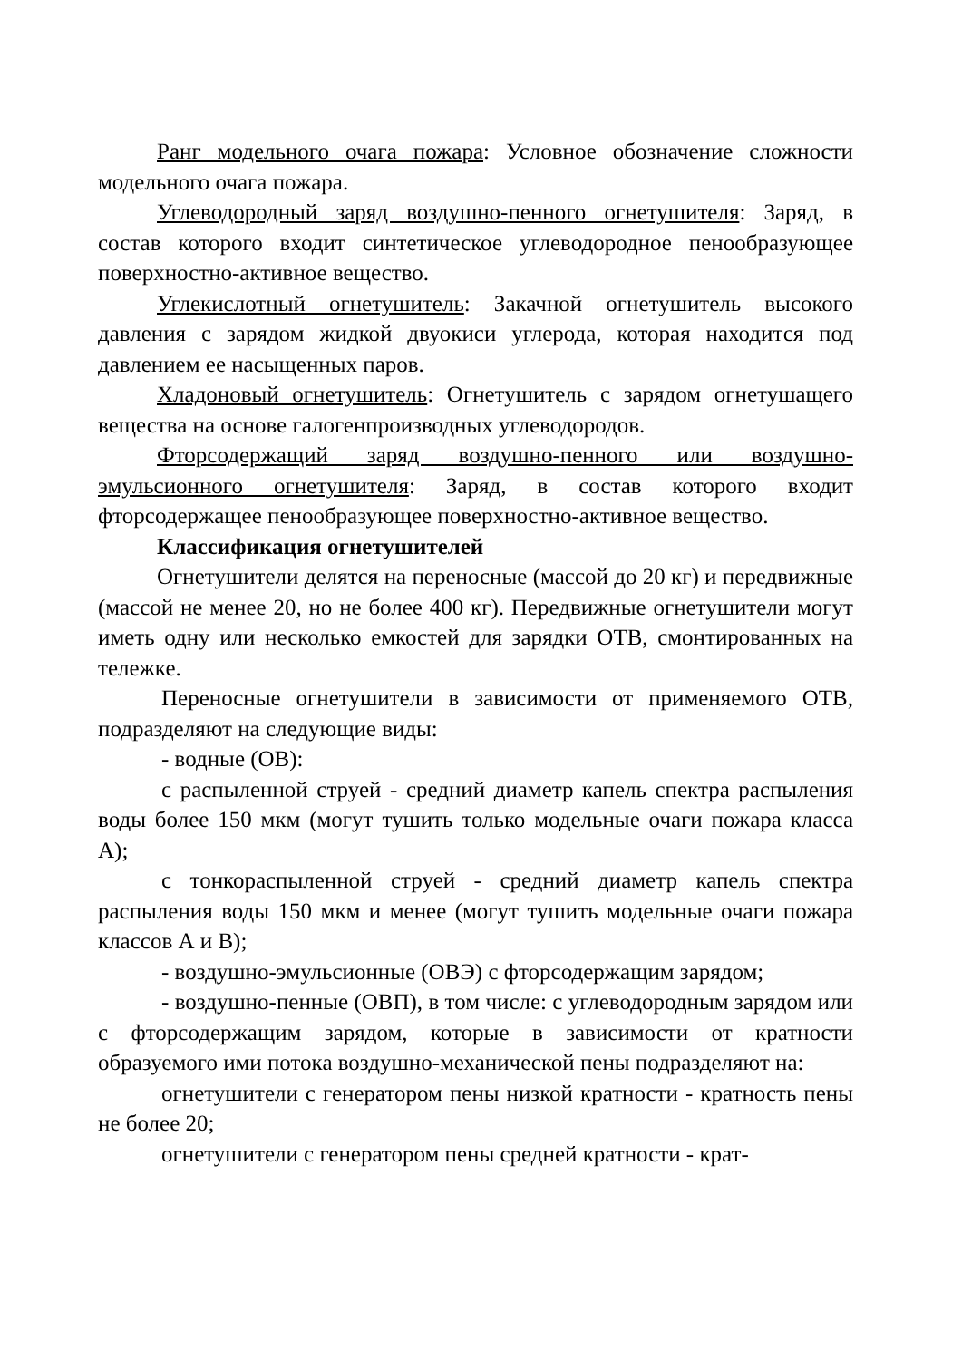Ранг модельного очага пожара: Условное обозначение сложности модельного очага пожара.
Углеводородный заряд воздушно-пенного огнетушителя: Заряд, в состав которого входит синтетическое углеводородное пенообразующее поверхностно-активное вещество.
Углекислотный огнетушитель: Закачной огнетушитель высокого давления с зарядом жидкой двуокиси углерода, которая находится под давлением ее насыщенных паров.
Хладоновый огнетушитель: Огнетушитель с зарядом огнетушащего вещества на основе галогенпроизводных углеводородов.
Фторсодержащий заряд воздушно-пенного или воздушно-эмульсионного огнетушителя: Заряд, в состав которого входит фторсодержащее пенообразующее поверхностно-активное вещество.
Классификация огнетушителей
Огнетушители делятся на переносные (массой до 20 кг) и передвижные (массой не менее 20, но не более 400 кг). Передвижные огнетушители могут иметь одну или несколько емкостей для зарядки ОТВ, смонтированных на тележке.
Переносные огнетушители в зависимости от применяемого ОТВ, подразделяют на следующие виды:
- водные (ОВ):
с распыленной струей - средний диаметр капель спектра распыления воды более 150 мкм (могут тушить только модельные очаги пожара класса А);
с тонкораспыленной струей - средний диаметр капель спектра распыления воды 150 мкм и менее (могут тушить модельные очаги пожара классов А и В);
- воздушно-эмульсионные (ОВЭ) с фторсодержащим зарядом;
- воздушно-пенные (ОВП), в том числе: с углеводородным зарядом или с фторсодержащим зарядом, которые в зависимости от кратности образуемого ими потока воздушно-механической пены подразделяют на:
огнетушители с генератором пены низкой кратности - кратность пены не более 20;
огнетушители с генератором пены средней кратности - крат-